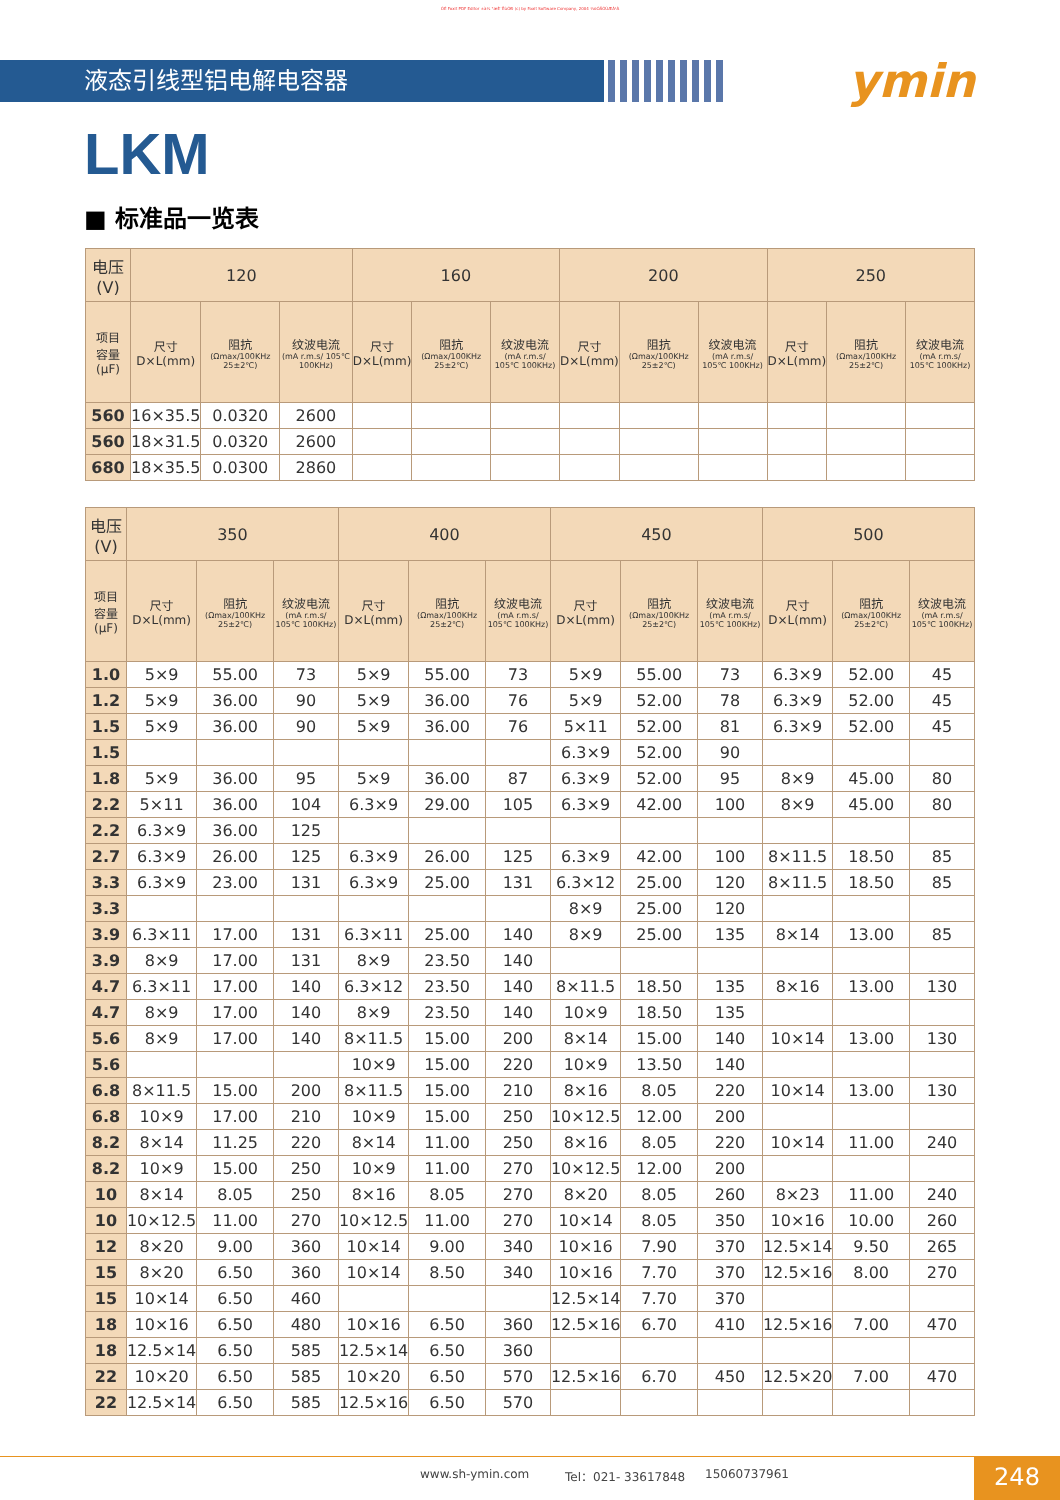ÓÉ Foxit PDF Editor ±à¼­ °æÈ¨ËùÓÐ (c) by Foxit Software Company, 2004 ½öÓÃÓÚÆÀ¹À
液态引线型铝电解电容器
ymin
LKM
■ 标准品一览表
| 电压(V) | 120 | | | 160 | | | 200 | | | 250 | | |
| --- | --- | --- | --- | --- | --- | --- | --- | --- | --- | --- | --- | --- |
| 项目 容量 (μF) | 尺寸 D×L(mm) | 阻抗 (Ωmax/100KHz 25±2℃) | 纹波电流 (mA r.m.s/ 105℃ 100KHz) | 尺寸 D×L(mm) | 阻抗 (Ωmax/100KHz 25±2℃) | 纹波电流 (mA r.m.s/ 105℃ 100KHz) | 尺寸 D×L(mm) | 阻抗 (Ωmax/100KHz 25±2℃) | 纹波电流 (mA r.m.s/ 105℃ 100KHz) | 尺寸 D×L(mm) | 阻抗 (Ωmax/100KHz 25±2℃) | 纹波电流 (mA r.m.s/ 105℃ 100KHz) |
| 560 | 16×35.5 | 0.0320 | 2600 | | | | | | | | | |
| 560 | 18×31.5 | 0.0320 | 2600 | | | | | | | | | |
| 680 | 18×35.5 | 0.0300 | 2860 | | | | | | | | | |
| 电压(V) | 350 | | | 400 | | | 450 | | | 500 | | |
| --- | --- | --- | --- | --- | --- | --- | --- | --- | --- | --- | --- | --- |
| 项目 容量 (μF) | 尺寸 D×L(mm) | 阻抗 (Ωmax/100KHz 25±2℃) | 纹波电流 (mA r.m.s/ 105℃ 100KHz) | 尺寸 D×L(mm) | 阻抗 (Ωmax/100KHz 25±2℃) | 纹波电流 (mA r.m.s/ 105℃ 100KHz) | 尺寸 D×L(mm) | 阻抗 (Ωmax/100KHz 25±2℃) | 纹波电流 (mA r.m.s/ 105℃ 100KHz) | 尺寸 D×L(mm) | 阻抗 (Ωmax/100KHz 25±2℃) | 纹波电流 (mA r.m.s/ 105℃ 100KHz) |
| 1.0 | 5×9 | 55.00 | 73 | 5×9 | 55.00 | 73 | 5×9 | 55.00 | 73 | 6.3×9 | 52.00 | 45 |
| 1.2 | 5×9 | 36.00 | 90 | 5×9 | 36.00 | 76 | 5×9 | 52.00 | 78 | 6.3×9 | 52.00 | 45 |
| 1.5 | 5×9 | 36.00 | 90 | 5×9 | 36.00 | 76 | 5×11 | 52.00 | 81 | 6.3×9 | 52.00 | 45 |
| 1.5 | | | | | | | 6.3×9 | 52.00 | 90 | | | |
| 1.8 | 5×9 | 36.00 | 95 | 5×9 | 36.00 | 87 | 6.3×9 | 52.00 | 95 | 8×9 | 45.00 | 80 |
| 2.2 | 5×11 | 36.00 | 104 | 6.3×9 | 29.00 | 105 | 6.3×9 | 42.00 | 100 | 8×9 | 45.00 | 80 |
| 2.2 | 6.3×9 | 36.00 | 125 | | | | | | | | | |
| 2.7 | 6.3×9 | 26.00 | 125 | 6.3×9 | 26.00 | 125 | 6.3×9 | 42.00 | 100 | 8×11.5 | 18.50 | 85 |
| 3.3 | 6.3×9 | 23.00 | 131 | 6.3×9 | 25.00 | 131 | 6.3×12 | 25.00 | 120 | 8×11.5 | 18.50 | 85 |
| 3.3 | | | | | | | 8×9 | 25.00 | 120 | | | |
| 3.9 | 6.3×11 | 17.00 | 131 | 6.3×11 | 25.00 | 140 | 8×9 | 25.00 | 135 | 8×14 | 13.00 | 85 |
| 3.9 | 8×9 | 17.00 | 131 | 8×9 | 23.50 | 140 | | | | | | |
| 4.7 | 6.3×11 | 17.00 | 140 | 6.3×12 | 23.50 | 140 | 8×11.5 | 18.50 | 135 | 8×16 | 13.00 | 130 |
| 4.7 | 8×9 | 17.00 | 140 | 8×9 | 23.50 | 140 | 10×9 | 18.50 | 135 | | | |
| 5.6 | 8×9 | 17.00 | 140 | 8×11.5 | 15.00 | 200 | 8×14 | 15.00 | 140 | 10×14 | 13.00 | 130 |
| 5.6 | | | | 10×9 | 15.00 | 220 | 10×9 | 13.50 | 140 | | | |
| 6.8 | 8×11.5 | 15.00 | 200 | 8×11.5 | 15.00 | 210 | 8×16 | 8.05 | 220 | 10×14 | 13.00 | 130 |
| 6.8 | 10×9 | 17.00 | 210 | 10×9 | 15.00 | 250 | 10×12.5 | 12.00 | 200 | | | |
| 8.2 | 8×14 | 11.25 | 220 | 8×14 | 11.00 | 250 | 8×16 | 8.05 | 220 | 10×14 | 11.00 | 240 |
| 8.2 | 10×9 | 15.00 | 250 | 10×9 | 11.00 | 270 | 10×12.5 | 12.00 | 200 | | | |
| 10 | 8×14 | 8.05 | 250 | 8×16 | 8.05 | 270 | 8×20 | 8.05 | 260 | 8×23 | 11.00 | 240 |
| 10 | 10×12.5 | 11.00 | 270 | 10×12.5 | 11.00 | 270 | 10×14 | 8.05 | 350 | 10×16 | 10.00 | 260 |
| 12 | 8×20 | 9.00 | 360 | 10×14 | 9.00 | 340 | 10×16 | 7.90 | 370 | 12.5×14 | 9.50 | 265 |
| 15 | 8×20 | 6.50 | 360 | 10×14 | 8.50 | 340 | 10×16 | 7.70 | 370 | 12.5×16 | 8.00 | 270 |
| 15 | 10×14 | 6.50 | 460 | | | | 12.5×14 | 7.70 | 370 | | | |
| 18 | 10×16 | 6.50 | 480 | 10×16 | 6.50 | 360 | 12.5×16 | 6.70 | 410 | 12.5×16 | 7.00 | 470 |
| 18 | 12.5×14 | 6.50 | 585 | 12.5×14 | 6.50 | 360 | | | | | | |
| 22 | 10×20 | 6.50 | 585 | 10×20 | 6.50 | 570 | 12.5×16 | 6.70 | 450 | 12.5×20 | 7.00 | 470 |
| 22 | 12.5×14 | 6.50 | 585 | 12.5×16 | 6.50 | 570 | | | | | | |
www.sh-ymin.com Tel：021- 33617848 15060737961 248